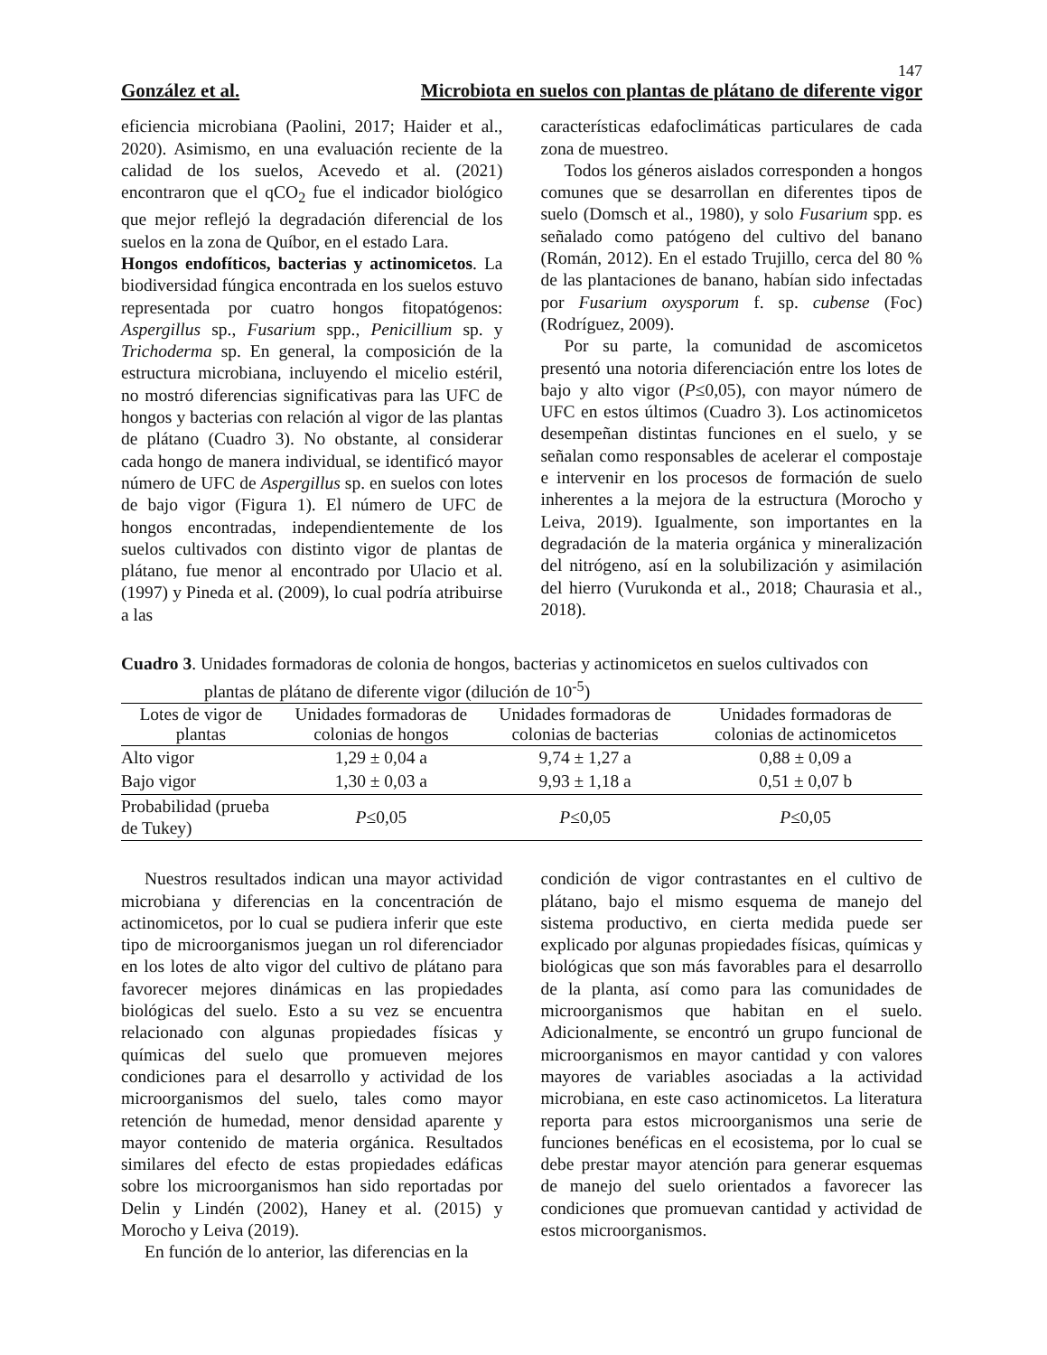147
González et al. Microbiota en suelos con plantas de plátano de diferente vigor
eficiencia microbiana (Paolini, 2017; Haider et al., 2020). Asimismo, en una evaluación reciente de la calidad de los suelos, Acevedo et al. (2021) encontraron que el qCO<sub>2</sub> fue el indicador biológico que mejor reflejó la degradación diferencial de los suelos en la zona de Quíbor, en el estado Lara.
Hongos endofíticos, bacterias y actinomicetos. La biodiversidad fúngica encontrada en los suelos estuvo representada por cuatro hongos fitopatógenos: Aspergillus sp., Fusarium spp., Penicillium sp. y Trichoderma sp. En general, la composición de la estructura microbiana, incluyendo el micelio estéril, no mostró diferencias significativas para las UFC de hongos y bacterias con relación al vigor de las plantas de plátano (Cuadro 3). No obstante, al considerar cada hongo de manera individual, se identificó mayor número de UFC de Aspergillus sp. en suelos con lotes de bajo vigor (Figura 1). El número de UFC de hongos encontradas, independientemente de los suelos cultivados con distinto vigor de plantas de plátano, fue menor al encontrado por Ulacio et al. (1997) y Pineda et al. (2009), lo cual podría atribuirse a las
características edafoclimáticas particulares de cada zona de muestreo.
Todos los géneros aislados corresponden a hongos comunes que se desarrollan en diferentes tipos de suelo (Domsch et al., 1980), y solo Fusarium spp. es señalado como patógeno del cultivo del banano (Román, 2012). En el estado Trujillo, cerca del 80 % de las plantaciones de banano, habían sido infectadas por Fusarium oxysporum f. sp. cubense (Foc) (Rodríguez, 2009).
Por su parte, la comunidad de ascomicetos presentó una notoria diferenciación entre los lotes de bajo y alto vigor (P≤0,05), con mayor número de UFC en estos últimos (Cuadro 3). Los actinomicetos desempeñan distintas funciones en el suelo, y se señalan como responsables de acelerar el compostaje e intervenir en los procesos de formación de suelo inherentes a la mejora de la estructura (Morocho y Leiva, 2019). Igualmente, son importantes en la degradación de la materia orgánica y mineralización del nitrógeno, así en la solubilización y asimilación del hierro (Vurukonda et al., 2018; Chaurasia et al., 2018).
Cuadro 3. Unidades formadoras de colonia de hongos, bacterias y actinomicetos en suelos cultivados con
plantas de plátano de diferente vigor (dilución de 10<sup>-5</sup>)
| Lotes de vigor de plantas | Unidades formadoras de colonias de hongos | Unidades formadoras de colonias de bacterias | Unidades formadoras de colonias de actinomicetos |
| --- | --- | --- | --- |
| Alto vigor | 1,29 ± 0,04 a | 9,74 ± 1,27 a | 0,88 ± 0,09 a |
| Bajo vigor | 1,30 ± 0,03 a | 9,93 ± 1,18 a | 0,51 ± 0,07 b |
| Probabilidad (prueba de Tukey) | P ≤0,05 | P ≤0,05 | P ≤0,05 |
Nuestros resultados indican una mayor actividad microbiana y diferencias en la concentración de actinomicetos, por lo cual se pudiera inferir que este tipo de microorganismos juegan un rol diferenciador en los lotes de alto vigor del cultivo de plátano para favorecer mejores dinámicas en las propiedades biológicas del suelo. Esto a su vez se encuentra relacionado con algunas propiedades físicas y químicas del suelo que promueven mejores condiciones para el desarrollo y actividad de los microorganismos del suelo, tales como mayor retención de humedad, menor densidad aparente y mayor contenido de materia orgánica. Resultados similares del efecto de estas propiedades edáficas sobre los microorganismos han sido reportadas por Delin y Lindén (2002), Haney et al. (2015) y Morocho y Leiva (2019).
En función de lo anterior, las diferencias en la
condición de vigor contrastantes en el cultivo de plátano, bajo el mismo esquema de manejo del sistema productivo, en cierta medida puede ser explicado por algunas propiedades físicas, químicas y biológicas que son más favorables para el desarrollo de la planta, así como para las comunidades de microorganismos que habitan en el suelo. Adicionalmente, se encontró un grupo funcional de microorganismos en mayor cantidad y con valores mayores de variables asociadas a la actividad microbiana, en este caso actinomicetos. La literatura reporta para estos microorganismos una serie de funciones benéficas en el ecosistema, por lo cual se debe prestar mayor atención para generar esquemas de manejo del suelo orientados a favorecer las condiciones que promuevan cantidad y actividad de estos microorganismos.